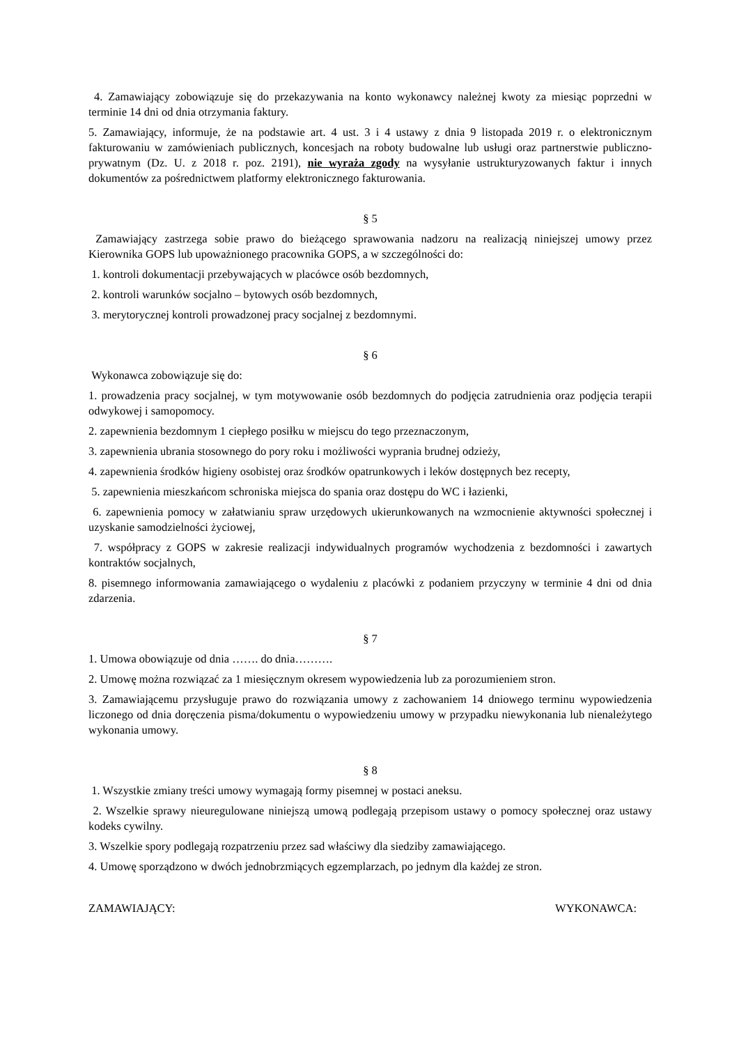4. Zamawiający zobowiązuje się do przekazywania na konto wykonawcy należnej kwoty za miesiąc poprzedni w terminie 14 dni od dnia otrzymania faktury.
5. Zamawiający, informuje, że na podstawie art. 4 ust. 3 i 4 ustawy z dnia 9 listopada 2019 r. o elektronicznym fakturowaniu w zamówieniach publicznych, koncesjach na roboty budowalne lub usługi oraz partnerstwie publiczno-prywatnym (Dz. U. z 2018 r. poz. 2191), nie wyraża zgody na wysyłanie ustrukturyzowanych faktur i innych dokumentów za pośrednictwem platformy elektronicznego fakturowania.
§ 5
Zamawiający zastrzega sobie prawo do bieżącego sprawowania nadzoru na realizacją niniejszej umowy przez Kierownika GOPS lub upoważnionego pracownika GOPS, a w szczególności do:
1. kontroli dokumentacji przebywających w placówce osób bezdomnych,
2. kontroli warunków socjalno – bytowych osób bezdomnych,
3. merytorycznej kontroli prowadzonej pracy socjalnej z bezdomnymi.
§ 6
Wykonawca zobowiązuje się do:
1. prowadzenia pracy socjalnej, w tym motywowanie osób bezdomnych do podjęcia zatrudnienia oraz podjęcia terapii odwykowej i samopomocy.
2. zapewnienia bezdomnym 1 ciepłego posiłku w miejscu do tego przeznaczonym,
3. zapewnienia ubrania stosownego do pory roku i możliwości wyprania brudnej odzieży,
4. zapewnienia środków higieny osobistej oraz środków opatrunkowych i leków dostępnych bez recepty,
5. zapewnienia mieszkańcom schroniska miejsca do spania oraz dostępu do WC i łazienki,
6. zapewnienia pomocy w załatwianiu spraw urzędowych ukierunkowanych na wzmocnienie aktywności społecznej i uzyskanie samodzielności życiowej,
7. współpracy z GOPS w zakresie realizacji indywidualnych programów wychodzenia z bezdomności i zawartych kontraktów socjalnych,
8. pisemnego informowania zamawiającego o wydaleniu z placówki z podaniem przyczyny w terminie 4 dni od dnia zdarzenia.
§ 7
1. Umowa obowiązuje od dnia ……. do dnia……….
2. Umowę można rozwiązać za 1 miesięcznym okresem wypowiedzenia lub za porozumieniem stron.
3. Zamawiającemu przysługuje prawo do rozwiązania umowy z zachowaniem 14 dniowego terminu wypowiedzenia liczonego od dnia doręczenia pisma/dokumentu o wypowiedzeniu umowy w przypadku niewykonania lub nienależytego wykonania umowy.
§ 8
1. Wszystkie zmiany treści umowy wymagają formy pisemnej w postaci aneksu.
2. Wszelkie sprawy nieuregulowane niniejszą umową podlegają przepisom ustawy o pomocy społecznej oraz ustawy kodeks cywilny.
3. Wszelkie spory podlegają rozpatrzeniu przez sad właściwy dla siedziby zamawiającego.
4. Umowę sporządzono w dwóch jednobrzmiących egzemplarzach, po jednym dla każdej ze stron.
ZAMAWIAJĄCY: WYKONAWCA: